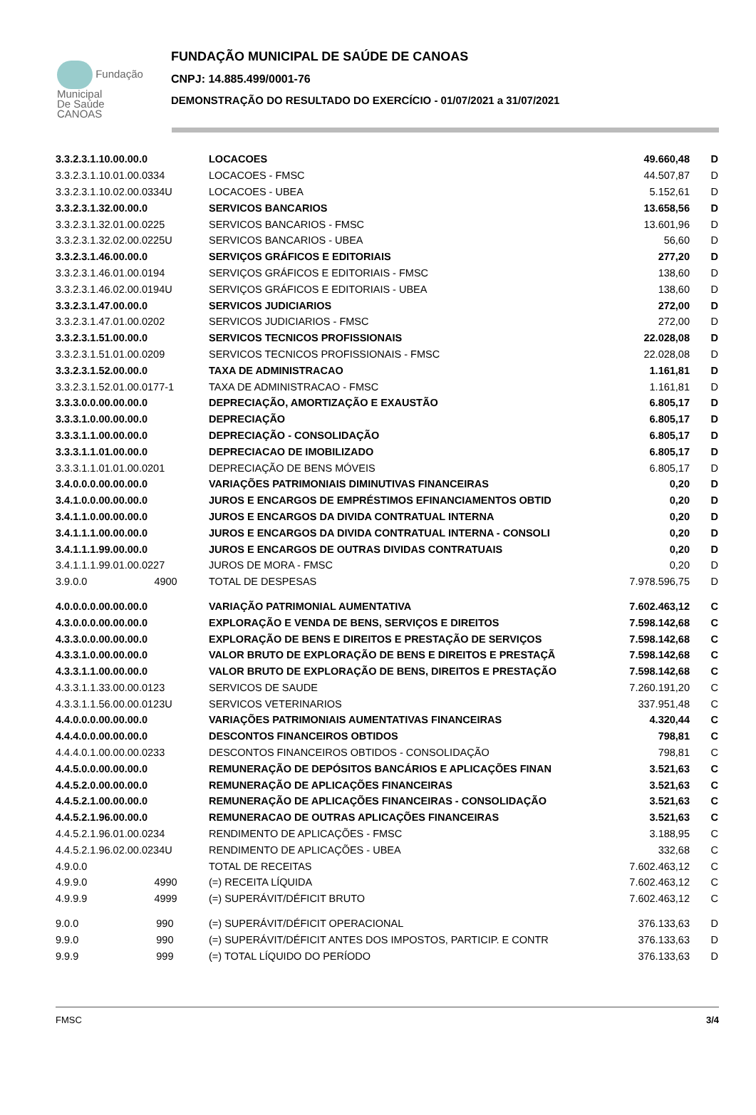Fundação
Municipal
De Saúde
CANOAS
FUNDAÇÃO MUNICIPAL DE SAÚDE DE CANOAS
CNPJ: 14.885.499/0001-76
DEMONSTRAÇÃO DO RESULTADO DO EXERCÍCIO - 01/07/2021 a 31/07/2021
| 3.3.2.3.1.10.00.00.0 | LOCACOES | 49.660,48 | D |
| 3.3.2.3.1.10.01.00.0334 | LOCACOES - FMSC | 44.507,87 | D |
| 3.3.2.3.1.10.02.00.0334U | LOCACOES - UBEA | 5.152,61 | D |
| 3.3.2.3.1.32.00.00.0 | SERVICOS BANCARIOS | 13.658,56 | D |
| 3.3.2.3.1.32.01.00.0225 | SERVICOS BANCARIOS - FMSC | 13.601,96 | D |
| 3.3.2.3.1.32.02.00.0225U | SERVICOS BANCARIOS - UBEA | 56,60 | D |
| 3.3.2.3.1.46.00.00.0 | SERVIÇOS GRÁFICOS E EDITORIAIS | 277,20 | D |
| 3.3.2.3.1.46.01.00.0194 | SERVIÇOS GRÁFICOS E EDITORIAIS - FMSC | 138,60 | D |
| 3.3.2.3.1.46.02.00.0194U | SERVIÇOS GRÁFICOS E EDITORIAIS - UBEA | 138,60 | D |
| 3.3.2.3.1.47.00.00.0 | SERVICOS JUDICIARIOS | 272,00 | D |
| 3.3.2.3.1.47.01.00.0202 | SERVICOS JUDICIARIOS - FMSC | 272,00 | D |
| 3.3.2.3.1.51.00.00.0 | SERVICOS TECNICOS PROFISSIONAIS | 22.028,08 | D |
| 3.3.2.3.1.51.01.00.0209 | SERVICOS TECNICOS PROFISSIONAIS - FMSC | 22.028,08 | D |
| 3.3.2.3.1.52.00.00.0 | TAXA DE ADMINISTRACAO | 1.161,81 | D |
| 3.3.2.3.1.52.01.00.0177-1 | TAXA DE ADMINISTRACAO - FMSC | 1.161,81 | D |
| 3.3.3.0.0.00.00.00.0 | DEPRECIAÇÃO, AMORTIZAÇÃO E EXAUSTÃO | 6.805,17 | D |
| 3.3.3.1.0.00.00.00.0 | DEPRECIAÇÃO | 6.805,17 | D |
| 3.3.3.1.1.00.00.00.0 | DEPRECIAÇÃO - CONSOLIDAÇÃO | 6.805,17 | D |
| 3.3.3.1.1.01.00.00.0 | DEPRECIACAO DE IMOBILIZADO | 6.805,17 | D |
| 3.3.3.1.1.01.01.00.0201 | DEPRECIAÇÃO DE BENS MÓVEIS | 6.805,17 | D |
| 3.4.0.0.0.00.00.00.0 | VARIAÇÕES PATRIMONIAIS DIMINUTIVAS FINANCEIRAS | 0,20 | D |
| 3.4.1.0.0.00.00.00.0 | JUROS E ENCARGOS DE EMPRÉSTIMOS EFINANCIAMENTOS OBTID | 0,20 | D |
| 3.4.1.1.0.00.00.00.0 | JUROS E ENCARGOS DA DIVIDA CONTRATUAL INTERNA | 0,20 | D |
| 3.4.1.1.1.00.00.00.0 | JUROS E ENCARGOS DA DIVIDA CONTRATUAL INTERNA - CONSOLI | 0,20 | D |
| 3.4.1.1.1.99.00.00.0 | JUROS E ENCARGOS DE OUTRAS DIVIDAS CONTRATUAIS | 0,20 | D |
| 3.4.1.1.1.99.01.00.0227 | JUROS DE MORA - FMSC | 0,20 | D |
| 3.9.0.0 4900 | TOTAL DE DESPESAS | 7.978.596,75 | D |
| 4.0.0.0.0.00.00.00.0 | VARIAÇÃO PATRIMONIAL AUMENTATIVA | 7.602.463,12 | C |
| 4.3.0.0.0.00.00.00.0 | EXPLORAÇÃO E VENDA DE BENS, SERVIÇOS E DIREITOS | 7.598.142,68 | C |
| 4.3.3.0.0.00.00.00.0 | EXPLORAÇÃO DE BENS E DIREITOS E PRESTAÇÃO DE SERVIÇOS | 7.598.142,68 | C |
| 4.3.3.1.0.00.00.00.0 | VALOR BRUTO DE EXPLORAÇÃO DE BENS E DIREITOS E PRESTAÇÃ | 7.598.142,68 | C |
| 4.3.3.1.1.00.00.00.0 | VALOR BRUTO DE EXPLORAÇÃO DE BENS, DIREITOS E PRESTAÇÃO | 7.598.142,68 | C |
| 4.3.3.1.1.33.00.00.0123 | SERVICOS DE SAUDE | 7.260.191,20 | C |
| 4.3.3.1.1.56.00.00.0123U | SERVICOS VETERINARIOS | 337.951,48 | C |
| 4.4.0.0.0.00.00.00.0 | VARIAÇÕES PATRIMONIAIS AUMENTATIVAS FINANCEIRAS | 4.320,44 | C |
| 4.4.4.0.0.00.00.00.0 | DESCONTOS FINANCEIROS OBTIDOS | 798,81 | C |
| 4.4.4.0.1.00.00.00.0233 | DESCONTOS FINANCEIROS OBTIDOS - CONSOLIDAÇÃO | 798,81 | C |
| 4.4.5.0.0.00.00.00.0 | REMUNERAÇÃO DE DEPÓSITOS BANCÁRIOS E APLICAÇÕES FINAN | 3.521,63 | C |
| 4.4.5.2.0.00.00.00.0 | REMUNERAÇÃO DE APLICAÇÕES FINANCEIRAS | 3.521,63 | C |
| 4.4.5.2.1.00.00.00.0 | REMUNERAÇÃO DE APLICAÇÕES FINANCEIRAS - CONSOLIDAÇÃO | 3.521,63 | C |
| 4.4.5.2.1.96.00.00.0 | REMUNERACAO DE OUTRAS APLICAÇÕES FINANCEIRAS | 3.521,63 | C |
| 4.4.5.2.1.96.01.00.0234 | RENDIMENTO DE APLICAÇÕES - FMSC | 3.188,95 | C |
| 4.4.5.2.1.96.02.00.0234U | RENDIMENTO DE APLICAÇÕES - UBEA | 332,68 | C |
| 4.9.0.0 | TOTAL DE RECEITAS | 7.602.463,12 | C |
| 4.9.9.0 4990 | (=) RECEITA LÍQUIDA | 7.602.463,12 | C |
| 4.9.9.9 4999 | (=) SUPERÁVIT/DÉFICIT BRUTO | 7.602.463,12 | C |
| 9.0.0 990 | (=) SUPERÁVIT/DÉFICIT OPERACIONAL | 376.133,63 | D |
| 9.9.0 990 | (=) SUPERÁVIT/DÉFICIT ANTES DOS IMPOSTOS, PARTICIP. E CONTR | 376.133,63 | D |
| 9.9.9 999 | (=) TOTAL LÍQUIDO DO PERÍODO | 376.133,63 | D |
FMSC 3/4